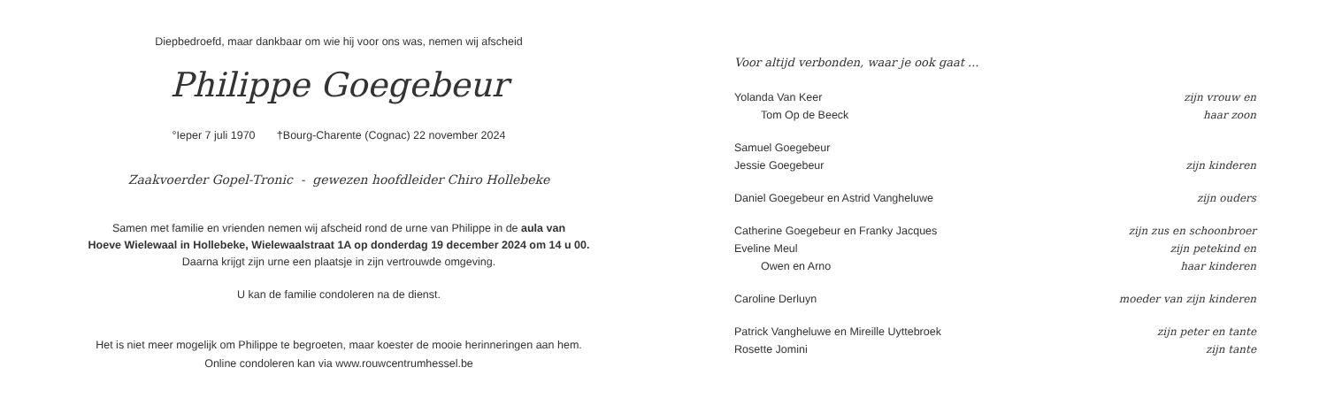Diepbedroefd, maar dankbaar om wie hij voor ons was, nemen wij afscheid
Philippe Goegebeur
°Ieper 7 juli 1970 †Bourg-Charente (Cognac) 22 november 2024
Zaakvoerder Gopel-Tronic - gewezen hoofdleider Chiro Hollebeke
Samen met familie en vrienden nemen wij afscheid rond de urne van Philippe in de aula van
Hoeve Wielewaal in Hollebeke, Wielewaalstraat 1A op donderdag 19 december 2024 om 14 u 00.
Daarna krijgt zijn urne een plaatsje in zijn vertrouwde omgeving.
U kan de familie condoleren na de dienst.
Het is niet meer mogelijk om Philippe te begroeten, maar koester de mooie herinneringen aan hem.
Online condoleren kan via www.rouwcentrumhessel.be
Voor altijd verbonden, waar je ook gaat ...
Yolanda Van Keer zijn vrouw en
Tom Op de Beeck haar zoon
Samuel Goegebeur
Jessie Goegebeur zijn kinderen
Daniel Goegebeur en Astrid Vangheluwe zijn ouders
Catherine Goegebeur en Franky Jacques zijn zus en schoonbroer
Eveline Meul zijn petekind en
Owen en Arno haar kinderen
Caroline Derluyn moeder van zijn kinderen
Patrick Vangheluwe en Mireille Uyttebroek zijn peter en tante
Rosette Jomini zijn tante